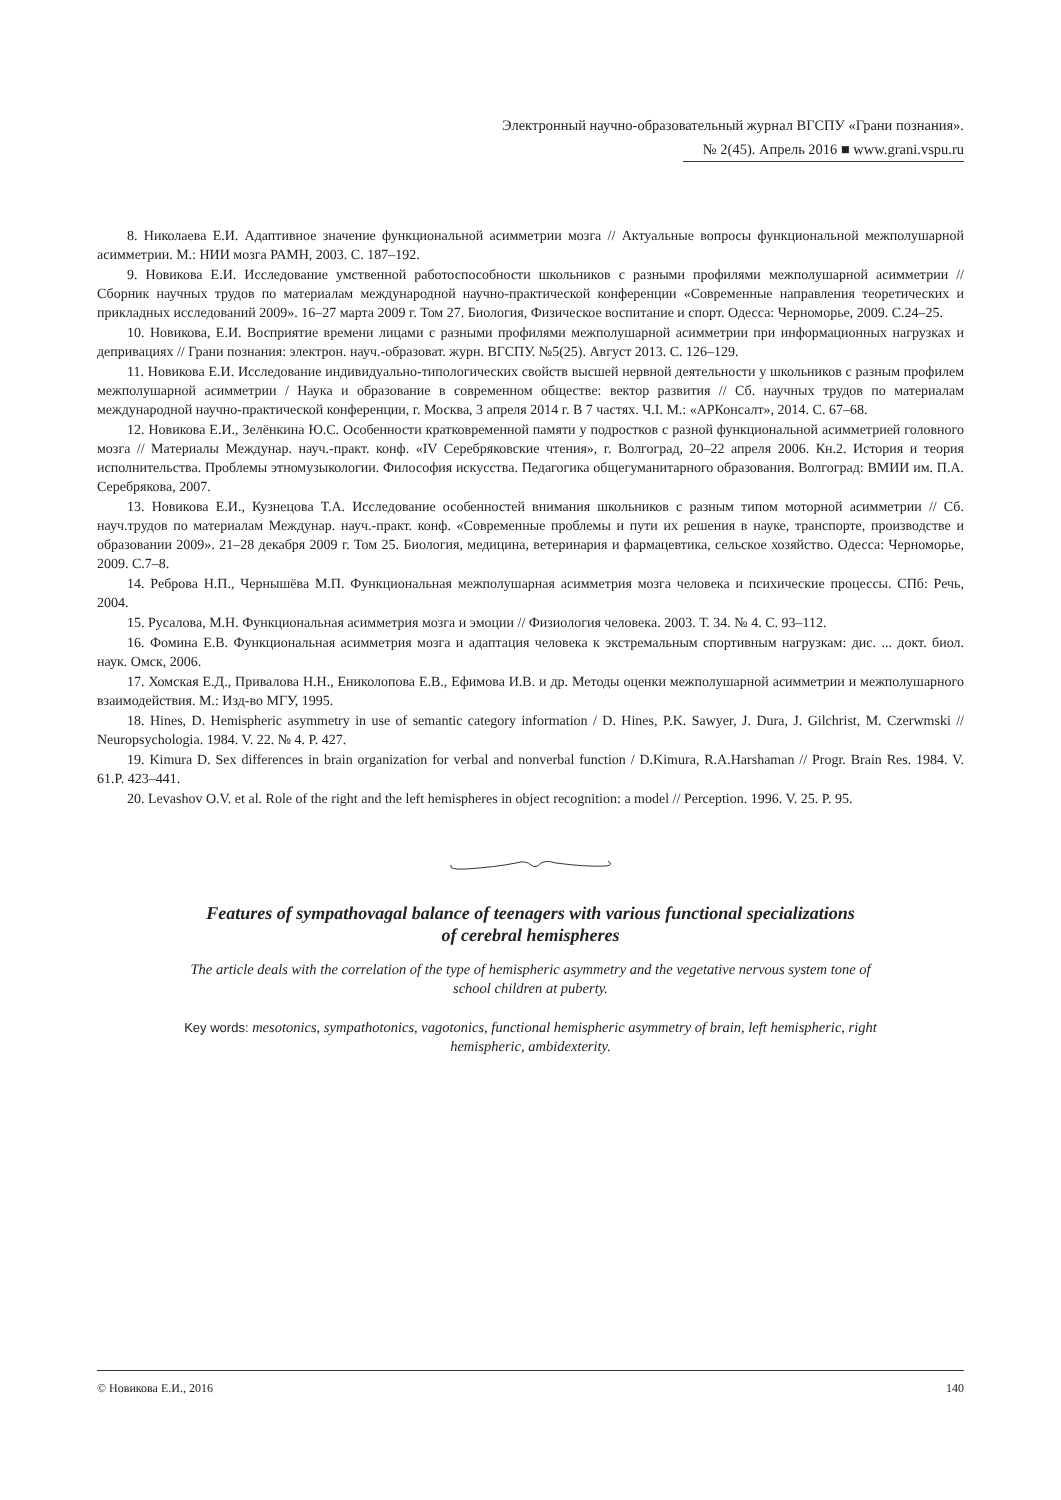Электронный научно-образовательный журнал ВГСПУ «Грани познания».
№ 2(45). Апрель 2016 ■ www.grani.vspu.ru
8. Николаева Е.И. Адаптивное значение функциональной асимметрии мозга // Актуальные вопросы функциональной межполушарной асимметрии. М.: НИИ мозга РАМН, 2003. С. 187–192.
9. Новикова Е.И. Исследование умственной работоспособности школьников с разными профилями межполушарной асимметрии // Сборник научных трудов по материалам международной научно-практической конференции «Современные направления теоретических и прикладных исследований 2009». 16–27 марта 2009 г. Том 27. Биология, Физическое воспитание и спорт. Одесса: Черноморье, 2009. С.24–25.
10. Новикова, Е.И. Восприятие времени лицами с разными профилями межполушарной асимметрии при информационных нагрузках и депривациях // Грани познания: электрон. науч.-образоват. журн. ВГСПУ. №5(25). Август 2013. С. 126–129.
11. Новикова Е.И. Исследование индивидуально-типологических свойств высшей нервной деятельности у школьников с разным профилем межполушарной асимметрии / Наука и образование в современном обществе: вектор развития // Сб. научных трудов по материалам международной научно-практической конференции, г. Москва, 3 апреля 2014 г. В 7 частях. Ч.I. М.: «АРКонсалт», 2014. С. 67–68.
12. Новикова Е.И., Зелёнкина Ю.С. Особенности кратковременной памяти у подростков с разной функциональной асимметрией головного мозга // Материалы Междунар. науч.-практ. конф. «IV Серебряковские чтения», г. Волгоград, 20–22 апреля 2006. Кн.2. История и теория исполнительства. Проблемы этномузыкологии. Философия искусства. Педагогика общегуманитарного образования. Волгоград: ВМИИ им. П.А. Серебрякова, 2007.
13. Новикова Е.И., Кузнецова Т.А. Исследование особенностей внимания школьников с разным типом моторной асимметрии // Сб. науч.трудов по материалам Междунар. науч.-практ. конф. «Современные проблемы и пути их решения в науке, транспорте, производстве и образовании 2009». 21–28 декабря 2009 г. Том 25. Биология, медицина, ветеринария и фармацевтика, сельское хозяйство. Одесса: Черноморье, 2009. С.7–8.
14. Реброва Н.П., Чернышёва М.П. Функциональная межполушарная асимметрия мозга человека и психические процессы. СПб: Речь, 2004.
15. Русалова, М.Н. Функциональная асимметрия мозга и эмоции // Физиология человека. 2003. Т. 34. № 4. С. 93–112.
16. Фомина Е.В. Функциональная асимметрия мозга и адаптация человека к экстремальным спортивным нагрузкам: дис. ... докт. биол. наук. Омск, 2006.
17. Хомская Е.Д., Привалова Н.Н., Ениколопова Е.В., Ефимова И.В. и др. Методы оценки межполушарной асимметрии и межполушарного взаимодействия. М.: Изд-во МГУ, 1995.
18. Hines, D. Hemispheric asymmetry in use of semantic category information / D. Hines, P.K. Sawyer, J. Dura, J. Gilchrist, M. Czerwmski // Neuropsychologia. 1984. V. 22. № 4. P. 427.
19. Kimura D. Sex differences in brain organization for verbal and nonverbal function / D.Kimura, R.A.Harshaman // Progr. Brain Res. 1984. V. 61.P. 423–441.
20. Levashov O.V. et al. Role of the right and the left hemispheres in object recognition: a model // Perception. 1996. V. 25. P. 95.
Features of sympathovagal balance of teenagers with various functional specializations
of cerebral hemispheres
The article deals with the correlation of the type of hemispheric asymmetry and the vegetative nervous system tone of school children at puberty.
Key words: mesotonics, sympathotonics, vagotonics, functional hemispheric asymmetry of brain, left hemispheric, right hemispheric, ambidexterity.
© Новикова Е.И., 2016 140